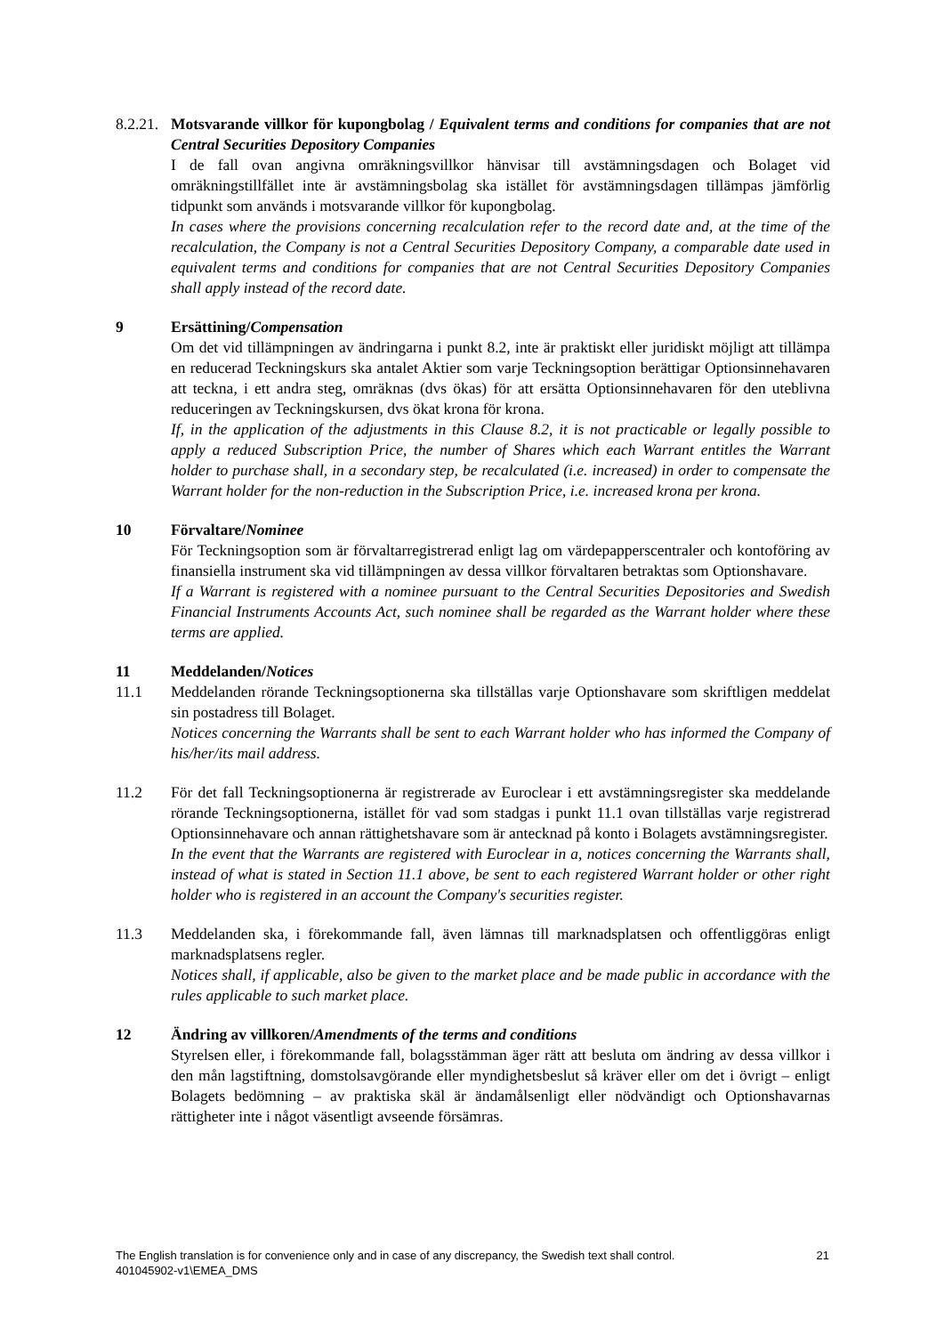8.2.21.
Motsvarande villkor för kupongbolag / Equivalent terms and conditions for companies that are not Central Securities Depository Companies
I de fall ovan angivna omräkningsvillkor hänvisar till avstämningsdagen och Bolaget vid omräkningstillfället inte är avstämningsbolag ska istället för avstämningsdagen tillämpas jämförlig tidpunkt som används i motsvarande villkor för kupongbolag.
In cases where the provisions concerning recalculation refer to the record date and, at the time of the recalculation, the Company is not a Central Securities Depository Company, a comparable date used in equivalent terms and conditions for companies that are not Central Securities Depository Companies shall apply instead of the record date.
9 Ersättining/Compensation
Om det vid tillämpningen av ändringarna i punkt 8.2, inte är praktiskt eller juridiskt möjligt att tillämpa en reducerad Teckningskurs ska antalet Aktier som varje Teckningsoption berättigar Optionsinnehavaren att teckna, i ett andra steg, omräknas (dvs ökas) för att ersätta Optionsinnehavaren för den uteblivna reduceringen av Teckningskursen, dvs ökat krona för krona.
If, in the application of the adjustments in this Clause 8.2, it is not practicable or legally possible to apply a reduced Subscription Price, the number of Shares which each Warrant entitles the Warrant holder to purchase shall, in a secondary step, be recalculated (i.e. increased) in order to compensate the Warrant holder for the non-reduction in the Subscription Price, i.e. increased krona per krona.
10 Förvaltare/Nominee
För Teckningsoption som är förvaltarregistrerad enligt lag om värdepapperscentraler och kontoföring av finansiella instrument ska vid tillämpningen av dessa villkor förvaltaren betraktas som Optionshavare.
If a Warrant is registered with a nominee pursuant to the Central Securities Depositories and Swedish Financial Instruments Accounts Act, such nominee shall be regarded as the Warrant holder where these terms are applied.
11 Meddelanden/Notices
11.1 Meddelanden rörande Teckningsoptionerna ska tillställas varje Optionshavare som skriftligen meddelat sin postadress till Bolaget.
Notices concerning the Warrants shall be sent to each Warrant holder who has informed the Company of his/her/its mail address.
11.2 För det fall Teckningsoptionerna är registrerade av Euroclear i ett avstämningsregister ska meddelande rörande Teckningsoptionerna, istället för vad som stadgas i punkt 11.1 ovan tillställas varje registrerad Optionsinnehavare och annan rättighetshavare som är antecknad på konto i Bolagets avstämningsregister.
In the event that the Warrants are registered with Euroclear in a, notices concerning the Warrants shall, instead of what is stated in Section 11.1 above, be sent to each registered Warrant holder or other right holder who is registered in an account the Company's securities register.
11.3 Meddelanden ska, i förekommande fall, även lämnas till marknadsplatsen och offentliggöras enligt marknadsplatsens regler.
Notices shall, if applicable, also be given to the market place and be made public in accordance with the rules applicable to such market place.
12 Ändring av villkoren/Amendments of the terms and conditions
Styrelsen eller, i förekommande fall, bolagsstämman äger rätt att besluta om ändring av dessa villkor i den mån lagstiftning, domstolsavgörande eller myndighetsbeslut så kräver eller om det i övrigt – enligt Bolagets bedömning – av praktiska skäl är ändamålsenligt eller nödvändigt och Optionshavarnas rättigheter inte i något väsentligt avseende försämras.
21 The English translation is for convenience only and in case of any discrepancy, the Swedish text shall control.
401045902-v1\EMEA_DMS